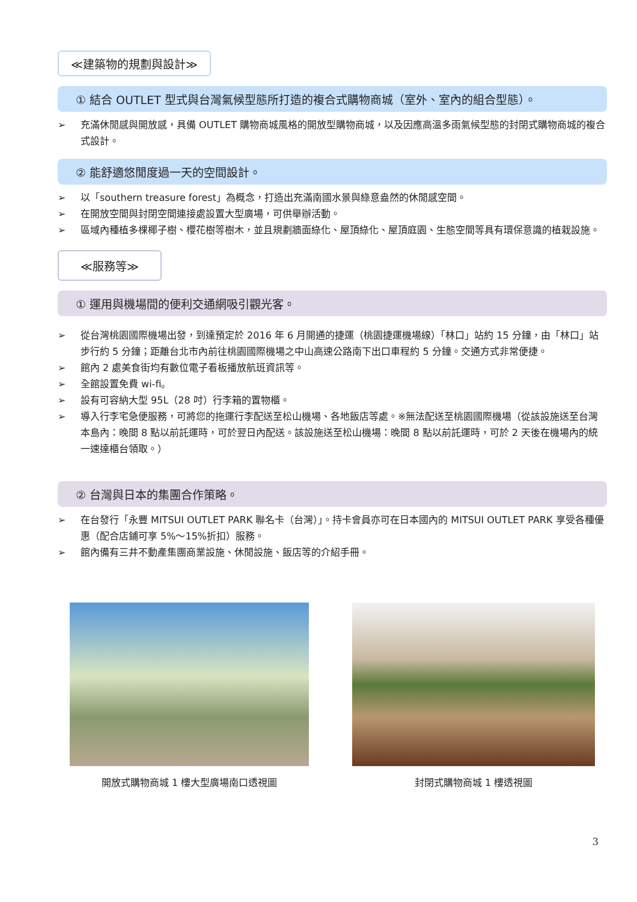≪建築物的規劃與設計≫
① 結合 OUTLET 型式與台灣氣候型態所打造的複合式購物商城（室外、室內的組合型態）。
➢ 充滿休閒感與開放感，具備 OUTLET 購物商城風格的開放型購物商城，以及因應高溫多雨氣候型態的封閉式購物商城的複合式設計。
② 能舒適悠閒度過一天的空間設計。
➢ 以「southern treasure forest」為概念，打造出充滿南國水景與綠意盎然的休閒感空間。
➢ 在開放空間與封閉空間連接處設置大型廣場，可供舉辦活動。
➢ 區域內種植多棵椰子樹、櫻花樹等樹木，並且規劃牆面綠化、屋頂綠化、屋頂庭園、生態空間等具有環保意識的植栽設施。
≪服務等≫
① 運用與機場間的便利交通網吸引觀光客。
➢ 從台灣桃園國際機場出發，到達預定於 2016 年 6 月開通的捷運（桃園捷運機場線）「林口」站約 15 分鐘，由「林口」站步行約 5 分鐘；距離台北市內前往桃園國際機場之中山高速公路南下出口車程約 5 分鐘。交通方式非常便捷。
➢ 館內 2 處美食街均有數位電子看板播放航班資訊等。
➢ 全館設置免費 wi-fi。
➢ 設有可容納大型 95L（28 吋）行李箱的置物櫃。
➢ 導入行李宅急便服務，可將您的拖運行李配送至松山機場、各地飯店等處。※無法配送至桃園國際機場（從該設施送至台灣本島內：晚間 8 點以前託運時，可於翌日內配送。該設施送至松山機場：晚間 8 點以前託運時，可於 2 天後在機場內的統一速達櫃台領取。）
② 台灣與日本的集團合作策略。
➢ 在台發行「永豐 MITSUI OUTLET PARK 聯名卡（台灣）」。持卡會員亦可在日本國內的 MITSUI OUTLET PARK 享受各種優惠（配合店鋪可享 5%～15%折扣）服務。
➢ 館內備有三井不動產集團商業設施、休閒設施、飯店等的介紹手冊。
開放式購物商城 1 樓大型廣場南口透視圖
封閉式購物商城 1 樓透視圖
3